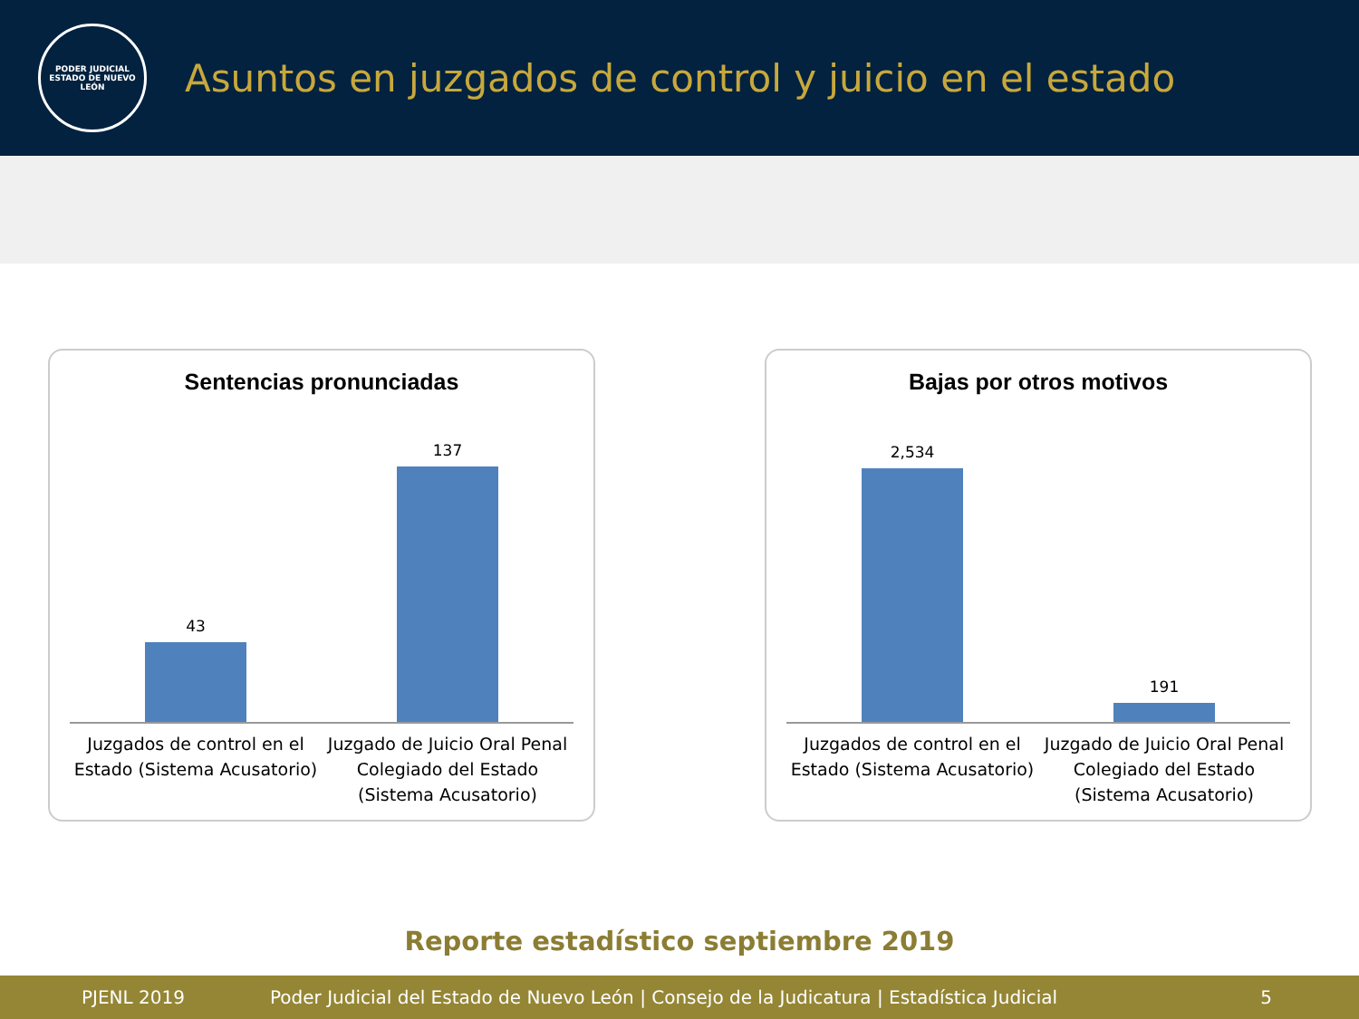PODER JUDICIAL
ESTADO DE NUEVO LEÓN
Asuntos en juzgados de control y juicio en el estado
Sentencias pronunciadas
43 137
Juzgados de control en el Estado (Sistema Acusatorio)
Juzgado de Juicio Oral Penal Colegiado del Estado (Sistema Acusatorio)
Bajas por otros motivos
2,534 191
Juzgados de control en el Estado (Sistema Acusatorio)
Juzgado de Juicio Oral Penal Colegiado del Estado (Sistema Acusatorio)
Reporte estadístico septiembre 2019
PJENL 2019 Poder Judicial del Estado de Nuevo León | Consejo de la Judicatura | Estadística Judicial 5